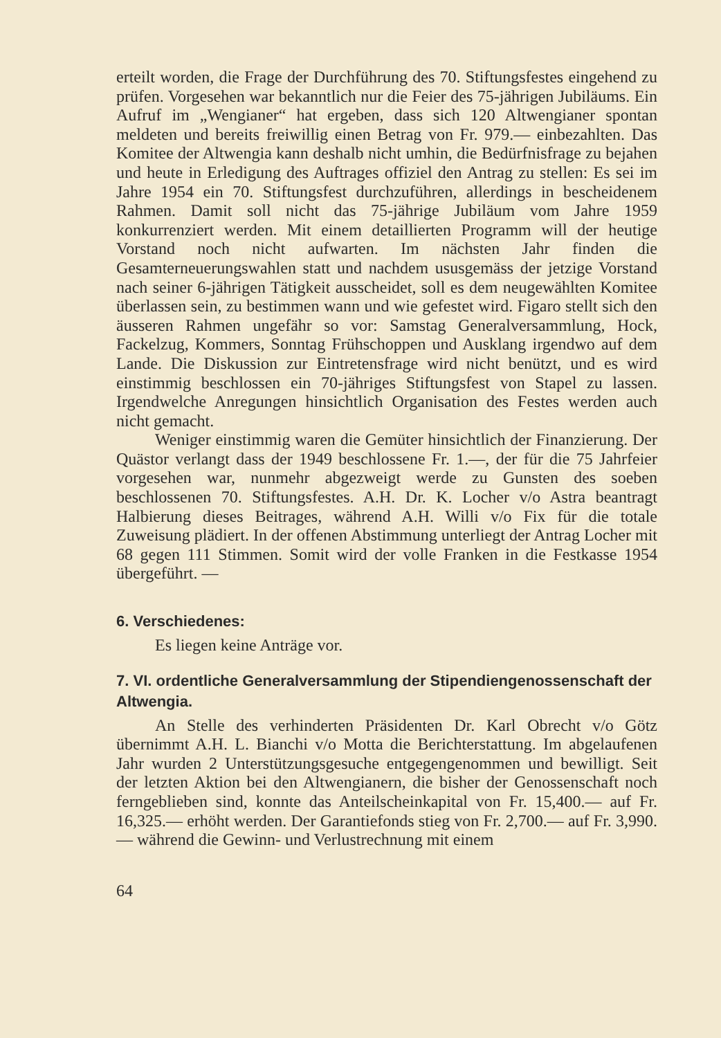erteilt worden, die Frage der Durchführung des 70. Stiftungsfestes eingehend zu prüfen. Vorgesehen war bekanntlich nur die Feier des 75-jährigen Jubiläums. Ein Aufruf im „Wengianer“ hat ergeben, dass sich 120 Altwengianer spontan meldeten und bereits freiwillig einen Betrag von Fr. 979.— einbezahlten. Das Komitee der Altwengia kann deshalb nicht umhin, die Bedürfnisfrage zu bejahen und heute in Erledigung des Auftrages offiziel den Antrag zu stellen: Es sei im Jahre 1954 ein 70. Stiftungsfest durchzuführen, allerdings in bescheidenem Rahmen. Damit soll nicht das 75-jährige Jubiläum vom Jahre 1959 konkurrenziert werden. Mit einem detaillierten Programm will der heutige Vorstand noch nicht aufwarten. Im nächsten Jahr finden die Gesamterneuerungswahlen statt und nachdem ususgemäss der jetzige Vorstand nach seiner 6-jährigen Tätigkeit ausscheidet, soll es dem neugewählten Komitee überlassen sein, zu bestimmen wann und wie gefestet wird. Figaro stellt sich den äusseren Rahmen ungefähr so vor: Samstag Generalversammlung, Hock, Fackelzug, Kommers, Sonntag Frühschoppen und Ausklang irgendwo auf dem Lande. Die Diskussion zur Eintretensfrage wird nicht benützt, und es wird einstimmig beschlossen ein 70-jähriges Stiftungsfest von Stapel zu lassen. Irgendwelche Anregungen hinsichtlich Organisation des Festes werden auch nicht gemacht.
Weniger einstimmig waren die Gemüter hinsichtlich der Finanzierung. Der Quästor verlangt dass der 1949 beschlossene Fr. 1.—, der für die 75 Jahrfeier vorgesehen war, nunmehr abgezweigt werde zu Gunsten des soeben beschlossenen 70. Stiftungsfestes. A.H. Dr. K. Locher v/o Astra beantragt Halbierung dieses Beitrages, während A.H. Willi v/o Fix für die totale Zuweisung plädiert. In der offenen Abstimmung unterliegt der Antrag Locher mit 68 gegen 111 Stimmen. Somit wird der volle Franken in die Festkasse 1954 übergeführt. —
6. Verschiedenes:
Es liegen keine Anträge vor.
7. VI. ordentliche Generalversammlung der Stipendiengenossenschaft der Altwengia.
An Stelle des verhinderten Präsidenten Dr. Karl Obrecht v/o Götz übernimmt A.H. L. Bianchi v/o Motta die Berichterstattung. Im abgelaufenen Jahr wurden 2 Unterstützungsgesuche entgegengenommen und bewilligt. Seit der letzten Aktion bei den Altwengianern, die bisher der Genossenschaft noch ferngeblieben sind, konnte das Anteilscheinkapital von Fr. 15,400.— auf Fr. 16,325.— erhöht werden. Der Garantiefonds stieg von Fr. 2,700.— auf Fr. 3,990.— während die Gewinn- und Verlustrechnung mit einem
64